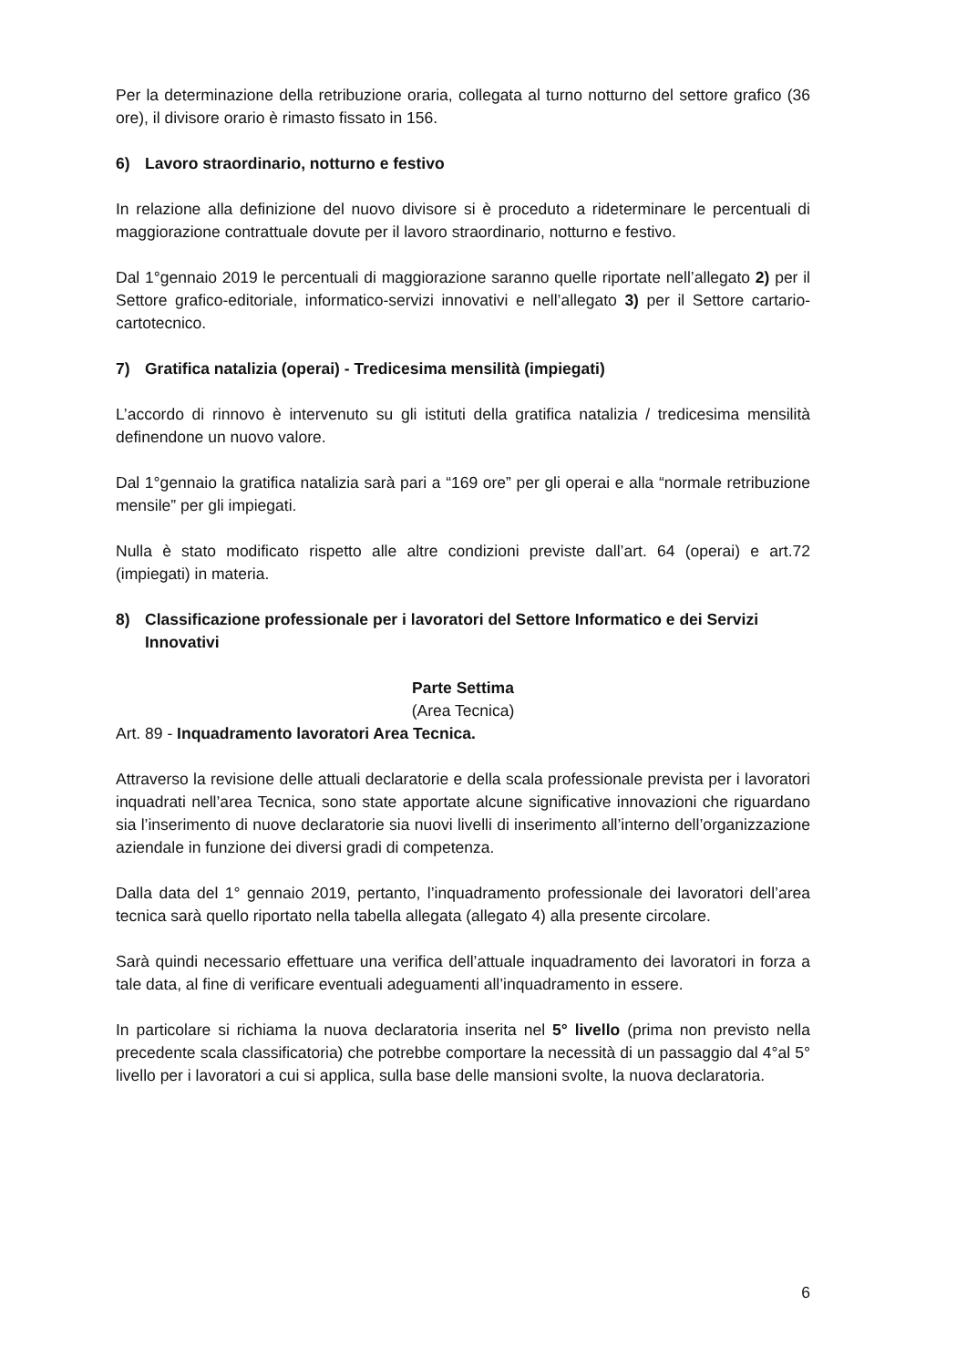Per la determinazione della retribuzione oraria, collegata al turno notturno del settore grafico (36 ore), il divisore orario è rimasto fissato in 156.
6) Lavoro straordinario, notturno e festivo
In relazione alla definizione del nuovo divisore si è proceduto a rideterminare le percentuali di maggiorazione contrattuale dovute per il lavoro straordinario, notturno e festivo.
Dal 1°gennaio 2019 le percentuali di maggiorazione saranno quelle riportate nell’allegato 2) per il Settore grafico-editoriale, informatico-servizi innovativi e nell’allegato 3) per il Settore cartario-cartotecnico.
7) Gratifica natalizia (operai) - Tredicesima mensilità (impiegati)
L’accordo di rinnovo è intervenuto su gli istituti della gratifica natalizia / tredicesima mensilità definendone un nuovo valore.
Dal 1°gennaio la gratifica natalizia sarà pari a “169 ore” per gli operai e alla “normale retribuzione mensile” per gli impiegati.
Nulla è stato modificato rispetto alle altre condizioni previste dall’art. 64 (operai) e art.72 (impiegati) in materia.
8) Classificazione professionale per i lavoratori del Settore Informatico e dei Servizi Innovativi
Parte Settima
(Area Tecnica)
Art. 89 - Inquadramento lavoratori Area Tecnica.
Attraverso la revisione delle attuali declaratorie e della scala professionale prevista per i lavoratori inquadrati nell’area Tecnica, sono state apportate alcune significative innovazioni che riguardano sia l’inserimento di nuove declaratorie sia nuovi livelli di inserimento all’interno dell’organizzazione aziendale in funzione dei diversi gradi di competenza.
Dalla data del 1° gennaio 2019, pertanto, l’inquadramento professionale dei lavoratori dell’area tecnica sarà quello riportato nella tabella allegata (allegato 4) alla presente circolare.
Sarà quindi necessario effettuare una verifica dell’attuale inquadramento dei lavoratori in forza a tale data, al fine di verificare eventuali adeguamenti all’inquadramento in essere.
In particolare si richiama la nuova declaratoria inserita nel 5° livello (prima non previsto nella precedente scala classificatoria) che potrebbe comportare la necessità di un passaggio dal 4°al 5° livello per i lavoratori a cui si applica, sulla base delle mansioni svolte, la nuova declaratoria.
6